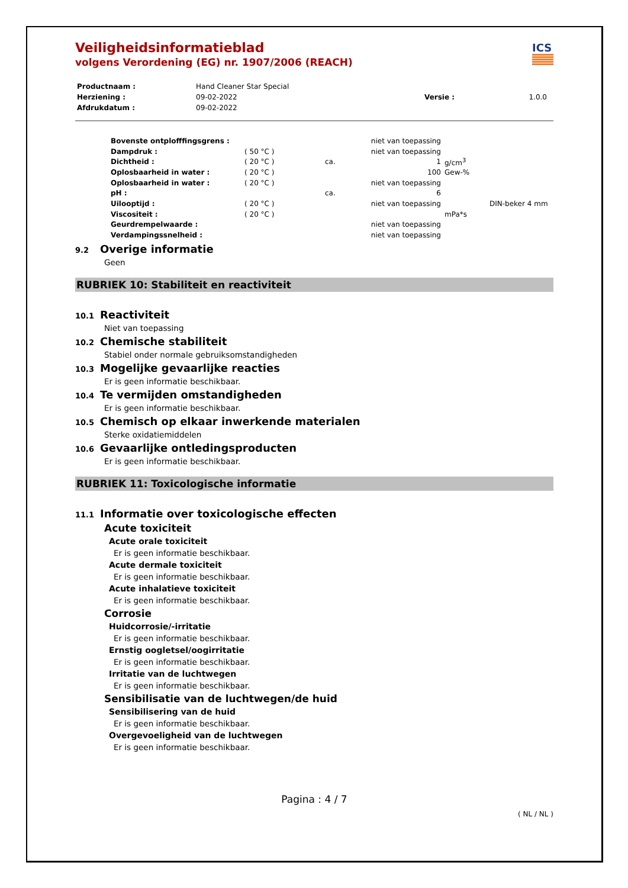ICS
Veiligheidsinformatieblad
volgens Verordening (EG) nr. 1907/2006 (REACH)
| Productnaam : | Hand Cleaner Star Special | | |
| Herziening : | 09-02-2022 | Versie : | 1.0.0 |
| Afdrukdatum : | 09-02-2022 | | |
| Bovenste ontplofffingsgrens : | | | niet van toepassing | | |
| Dampdruk : | ( 50 °C ) | | niet van toepassing | | |
| Dichtheid : | ( 20 °C ) | ca. | 1 | g/cm<sup>3</sup> | |
| Oplosbaarheid in water : | ( 20 °C ) | | 100 | Gew-% | |
| Oplosbaarheid in water : | ( 20 °C ) | | niet van toepassing | | |
| pH : | | ca. | 6 | | |
| Uilooptijd : | ( 20 °C ) | | niet van toepassing | | DIN-beker 4 mm |
| Viscositeit : | ( 20 °C ) | | | mPa*s | |
| Geurdrempelwaarde : | | | niet van toepassing | | |
| Verdampingssnelheid : | | | niet van toepassing | | |
9.2 Overige informatie
Geen
RUBRIEK 10: Stabiliteit en reactiviteit
10.1 Reactiviteit
Niet van toepassing
10.2 Chemische stabiliteit
Stabiel onder normale gebruiksomstandigheden
10.3 Mogelijke gevaarlijke reacties
Er is geen informatie beschikbaar.
10.4 Te vermijden omstandigheden
Er is geen informatie beschikbaar.
10.5 Chemisch op elkaar inwerkende materialen
Sterke oxidatiemiddelen
10.6 Gevaarlijke ontledingsproducten
Er is geen informatie beschikbaar.
RUBRIEK 11: Toxicologische informatie
11.1 Informatie over toxicologische effecten
Acute toxiciteit
Acute orale toxiciteit
Er is geen informatie beschikbaar.
Acute dermale toxiciteit
Er is geen informatie beschikbaar.
Acute inhalatieve toxiciteit
Er is geen informatie beschikbaar.
Corrosie
Huidcorrosie/-irritatie
Er is geen informatie beschikbaar.
Ernstig oogletsel/oogirritatie
Er is geen informatie beschikbaar.
Irritatie van de luchtwegen
Er is geen informatie beschikbaar.
Sensibilisatie van de luchtwegen/de huid
Sensibilisering van de huid
Er is geen informatie beschikbaar.
Overgevoeligheid van de luchtwegen
Er is geen informatie beschikbaar.
Pagina : 4 / 7
( NL / NL )